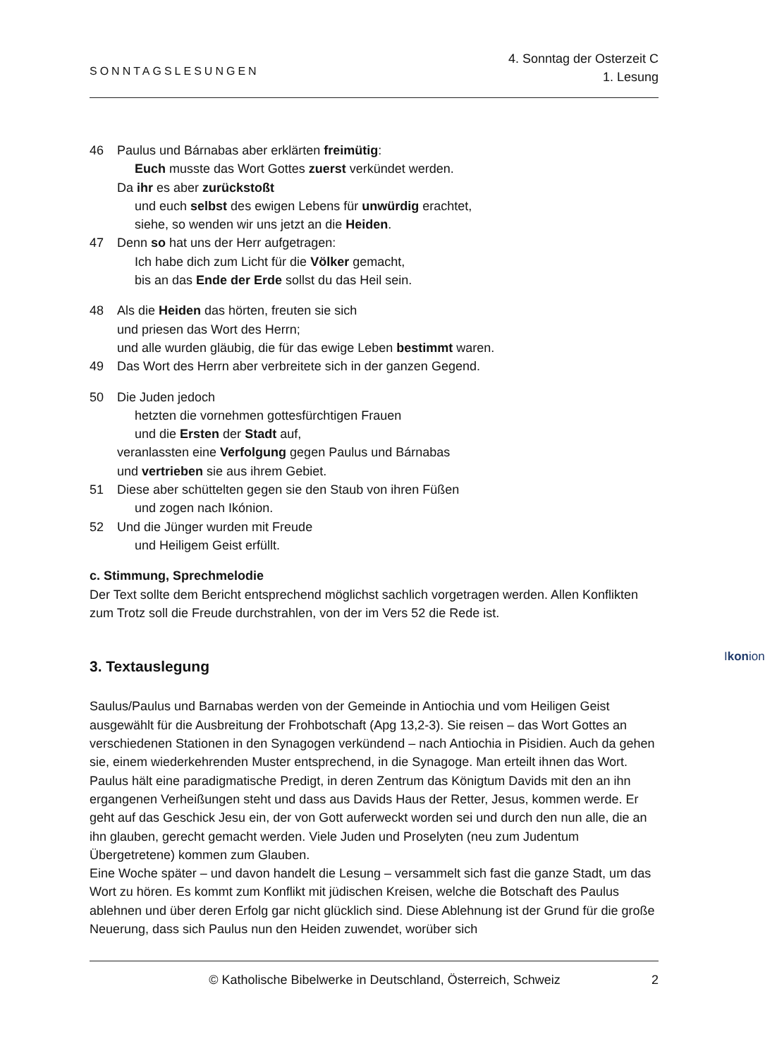SONNTAGSLESUNGEN
4. Sonntag der Osterzeit C
1. Lesung
46 Paulus und Bárnabas aber erklärten freimütig:
Euch musste das Wort Gottes zuerst verkündet werden.
Da ihr es aber zurückstoßt
und euch selbst des ewigen Lebens für unwürdig erachtet,
siehe, so wenden wir uns jetzt an die Heiden.
47 Denn so hat uns der Herr aufgetragen:
Ich habe dich zum Licht für die Völker gemacht,
bis an das Ende der Erde sollst du das Heil sein.
48 Als die Heiden das hörten, freuten sie sich
und priesen das Wort des Herrn;
und alle wurden gläubig, die für das ewige Leben bestimmt waren.
49 Das Wort des Herrn aber verbreitete sich in der ganzen Gegend.
50 Die Juden jedoch
hetzten die vornehmen gottesfürchtigen Frauen
und die Ersten der Stadt auf,
veranlassten eine Verfolgung gegen Paulus und Bárnabas
und vertrieben sie aus ihrem Gebiet.
51 Diese aber schüttelten gegen sie den Staub von ihren Füßen
und zogen nach Ikónion.
Ikonion
52 Und die Jünger wurden mit Freude
und Heiligem Geist erfüllt.
c. Stimmung, Sprechmelodie
Der Text sollte dem Bericht entsprechend möglichst sachlich vorgetragen werden. Allen Konflikten zum Trotz soll die Freude durchstrahlen, von der im Vers 52 die Rede ist.
3. Textauslegung
Saulus/Paulus und Barnabas werden von der Gemeinde in Antiochia und vom Heiligen Geist ausgewählt für die Ausbreitung der Frohbotschaft (Apg 13,2-3). Sie reisen – das Wort Gottes an verschiedenen Stationen in den Synagogen verkündend – nach Antiochia in Pisidien. Auch da gehen sie, einem wiederkehrenden Muster entsprechend, in die Synagoge. Man erteilt ihnen das Wort. Paulus hält eine paradigmatische Predigt, in deren Zentrum das Königtum Davids mit den an ihn ergangenen Verheißungen steht und dass aus Davids Haus der Retter, Jesus, kommen werde. Er geht auf das Geschick Jesu ein, der von Gott auferweckt worden sei und durch den nun alle, die an ihn glauben, gerecht gemacht werden. Viele Juden und Proselyten (neu zum Judentum Übergetretene) kommen zum Glauben.
Eine Woche später – und davon handelt die Lesung – versammelt sich fast die ganze Stadt, um das Wort zu hören. Es kommt zum Konflikt mit jüdischen Kreisen, welche die Botschaft des Paulus ablehnen und über deren Erfolg gar nicht glücklich sind. Diese Ablehnung ist der Grund für die große Neuerung, dass sich Paulus nun den Heiden zuwendet, worüber sich
© Katholische Bibelwerke in Deutschland, Österreich, Schweiz 2